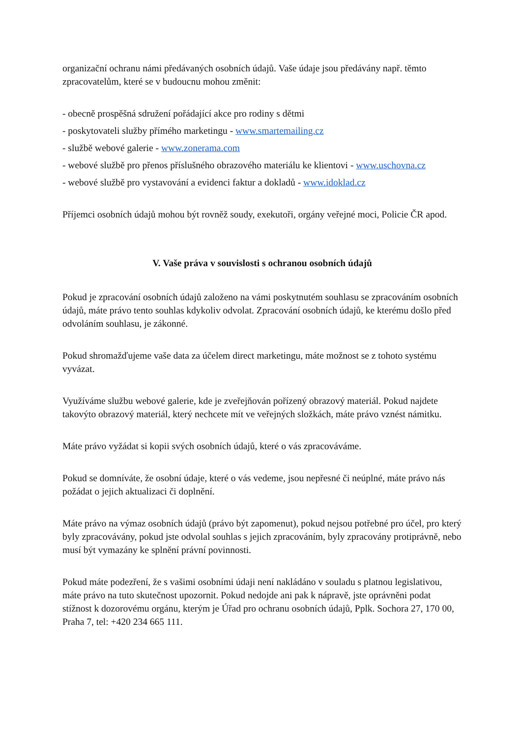organizační ochranu námi předávaných osobních údajů. Vaše údaje jsou předávány např. těmto zpracovatelům, které se v budoucnu mohou změnit:
- obecně prospěšná sdružení pořádající akce pro rodiny s dětmi
- poskytovateli služby přímého marketingu - www.smartemailing.cz
- službě webové galerie - www.zonerama.com
- webové službě pro přenos příslušného obrazového materiálu ke klientovi - www.uschovna.cz
- webové službě pro vystavování a evidenci faktur a dokladů - www.idoklad.cz
Příjemci osobních údajů mohou být rovněž soudy, exekutoři, orgány veřejné moci, Policie ČR apod.
V. Vaše práva v souvislosti s ochranou osobních údajů
Pokud je zpracování osobních údajů založeno na vámi poskytnutém souhlasu se zpracováním osobních údajů, máte právo tento souhlas kdykoliv odvolat. Zpracování osobních údajů, ke kterému došlo před odvoláním souhlasu, je zákonné.
Pokud shromažďujeme vaše data za účelem direct marketingu, máte možnost se z tohoto systému vyvázat.
Využíváme službu webové galerie, kde je zveřejňován pořízený obrazový materiál. Pokud najdete takovýto obrazový materiál, který nechcete mít ve veřejných složkách, máte právo vznést námitku.
Máte právo vyžádat si kopii svých osobních údajů, které o vás zpracováváme.
Pokud se domníváte, že osobní údaje, které o vás vedeme, jsou nepřesné či neúplné, máte právo nás požádat o jejich aktualizaci či doplnění.
Máte právo na výmaz osobních údajů (právo být zapomenut), pokud nejsou potřebné pro účel, pro který byly zpracovávány, pokud jste odvolal souhlas s jejich zpracováním, byly zpracovány protiprávně, nebo musí být vymazány ke splnění právní povinnosti.
Pokud máte podezření, že s vašimi osobními údaji není nakládáno v souladu s platnou legislativou, máte právo na tuto skutečnost upozornit. Pokud nedojde ani pak k nápravě, jste oprávněni podat stížnost k dozorovému orgánu, kterým je Úřad pro ochranu osobních údajů, Pplk. Sochora 27, 170 00, Praha 7, tel: +420 234 665 111.